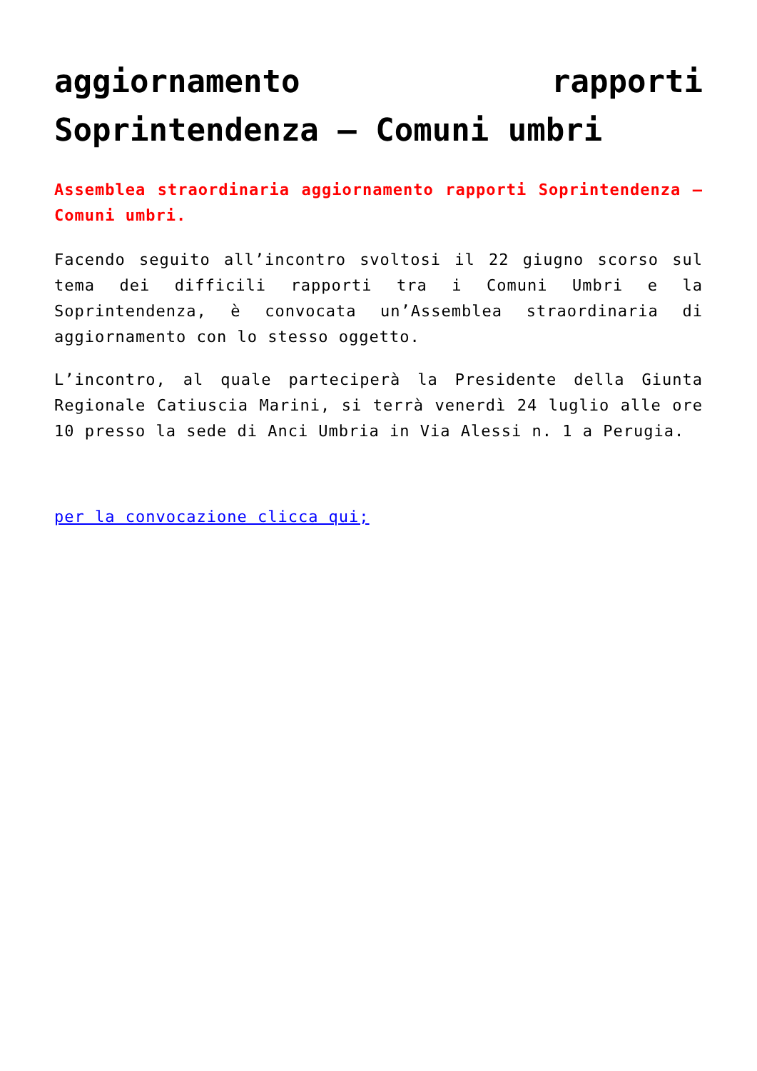aggiornamento rapporti Soprintendenza – Comuni umbri
Assemblea straordinaria aggiornamento rapporti Soprintendenza – Comuni umbri.
Facendo seguito all’incontro svoltosi il 22 giugno scorso sul tema dei difficili rapporti tra i Comuni Umbri e la Soprintendenza, è convocata un’Assemblea straordinaria di aggiornamento con lo stesso oggetto.
L’incontro, al quale parteciperà la Presidente della Giunta Regionale Catiuscia Marini, si terrà venerdì 24 luglio alle ore 10 presso la sede di Anci Umbria in Via Alessi n. 1 a Perugia.
per la convocazione clicca qui;